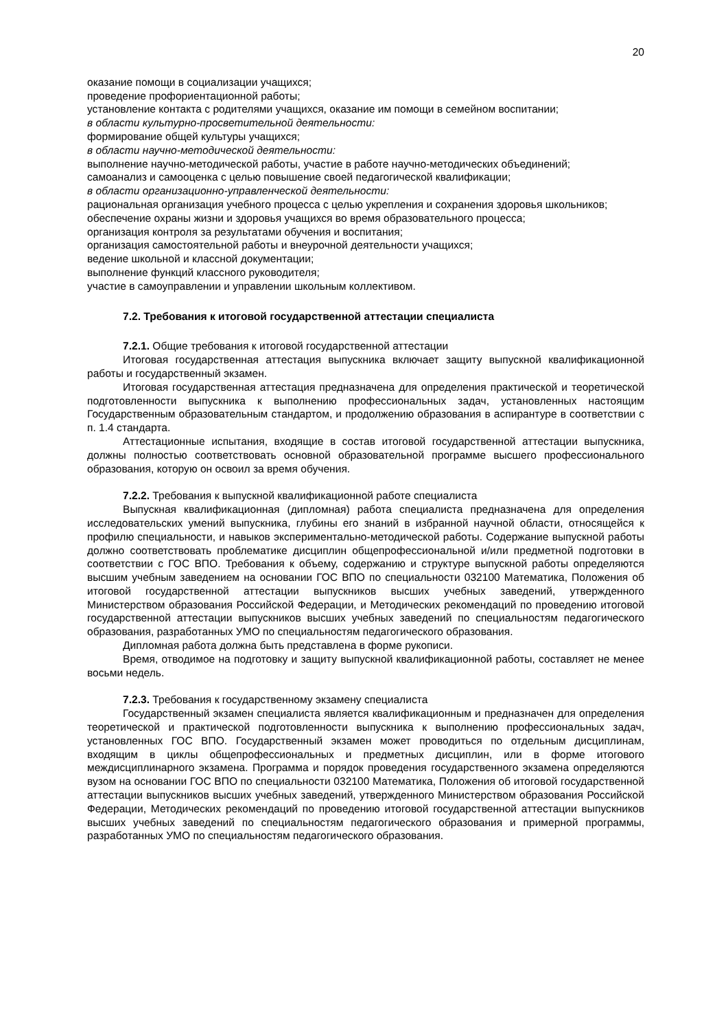20
оказание помощи в социализации учащихся;
проведение профориентационной работы;
установление контакта с родителями учащихся, оказание им помощи в семейном воспитании;
в области культурно-просветительной деятельности:
формирование общей культуры учащихся;
в области научно-методической деятельности:
выполнение научно-методической работы, участие в работе научно-методических объединений;
самоанализ и самооценка с целью повышение своей педагогической квалификации;
в области организационно-управленческой деятельности:
рациональная организация учебного процесса с целью укрепления и сохранения здоровья школьников;
обеспечение охраны жизни и здоровья учащихся во время образовательного процесса;
организация контроля за результатами обучения и воспитания;
организация самостоятельной работы и внеурочной деятельности учащихся;
ведение школьной и классной документации;
выполнение функций классного руководителя;
участие в самоуправлении и управлении школьным коллективом.
7.2. Требования к итоговой государственной аттестации специалиста
7.2.1. Общие требования к итоговой государственной аттестации
Итоговая государственная аттестация выпускника включает защиту выпускной квалификационной работы и государственный экзамен.
Итоговая государственная аттестация предназначена для определения практической и теоретической подготовленности выпускника к выполнению профессиональных задач, установленных настоящим Государственным образовательным стандартом, и продолжению образования в аспирантуре в соответствии с п. 1.4 стандарта.
Аттестационные испытания, входящие в состав итоговой государственной аттестации выпускника, должны полностью соответствовать основной образовательной программе высшего профессионального образования, которую он освоил за время обучения.
7.2.2. Требования к выпускной квалификационной работе специалиста
Выпускная квалификационная (дипломная) работа специалиста предназначена для определения исследовательских умений выпускника, глубины его знаний в избранной научной области, относящейся к профилю специальности, и навыков экспериментально-методической работы. Содержание выпускной работы должно соответствовать проблематике дисциплин общепрофессиональной и/или предметной подготовки в соответствии с ГОС ВПО. Требования к объему, содержанию и структуре выпускной работы определяются высшим учебным заведением на основании ГОС ВПО по специальности 032100 Математика, Положения об итоговой государственной аттестации выпускников высших учебных заведений, утвержденного Министерством образования Российской Федерации, и Методических рекомендаций по проведению итоговой государственной аттестации выпускников высших учебных заведений по специальностям педагогического образования, разработанных УМО по специальностям педагогического образования.
Дипломная работа должна быть представлена в форме рукописи.
Время, отводимое на подготовку и защиту выпускной квалификационной работы, составляет не менее восьми недель.
7.2.3. Требования к государственному экзамену специалиста
Государственный экзамен специалиста является квалификационным и предназначен для определения теоретической и практической подготовленности выпускника к выполнению профессиональных задач, установленных ГОС ВПО. Государственный экзамен может проводиться по отдельным дисциплинам, входящим в циклы общепрофессиональных и предметных дисциплин, или в форме итогового междисциплинарного экзамена. Программа и порядок проведения государственного экзамена определяются вузом на основании ГОС ВПО по специальности 032100 Математика, Положения об итоговой государственной аттестации выпускников высших учебных заведений, утвержденного Министерством образования Российской Федерации, Методических рекомендаций по проведению итоговой государственной аттестации выпускников высших учебных заведений по специальностям педагогического образования и примерной программы, разработанных УМО по специальностям педагогического образования.